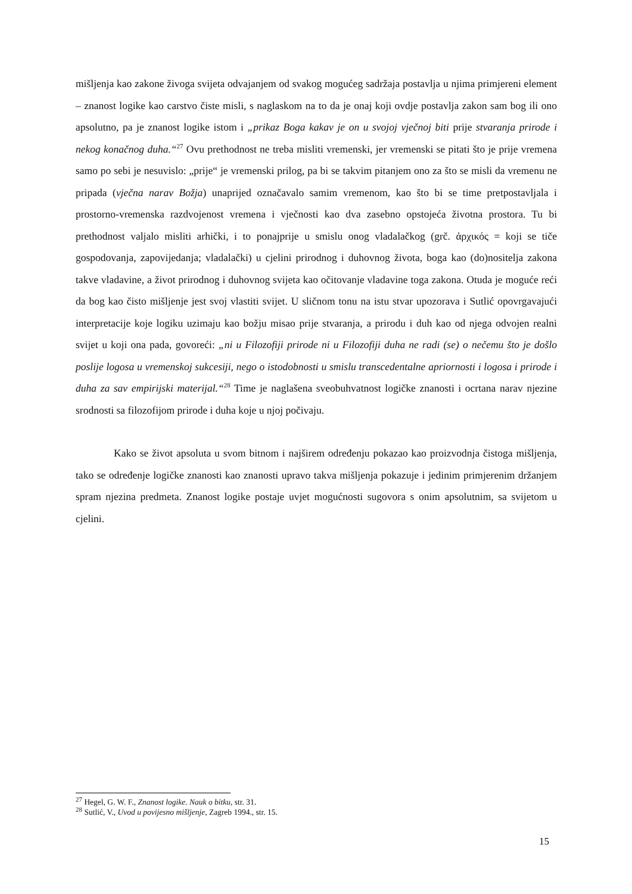mišljenja kao zakone živoga svijeta odvajanjem od svakog mogućeg sadržaja postavlja u njima primjereni element – znanost logike kao carstvo čiste misli, s naglaskom na to da je onaj koji ovdje postavlja zakon sam bog ili ono apsolutno, pa je znanost logike istom i „prikaz Boga kakav je on u svojoj vječnoj biti prije stvaranja prirode i nekog konačnog duha.“<sup>27</sup> Ovu prethodnost ne treba misliti vremenski, jer vremenski se pitati što je prije vremena samo po sebi je nesuvislo: „prije“ je vremenski prilog, pa bi se takvim pitanjem ono za što se misli da vremenu ne pripada (vječna narav Božja) unaprijed označavalo samim vremenom, kao što bi se time pretpostavljala i prostorno-vremenska razdvojenost vremena i vječnosti kao dva zasebno opstojeća životna prostora. Tu bi prethodnost valjalo misliti arhički, i to ponajprije u smislu onog vladalačkog (grč. ἀρχικός = koji se tiče gospodovanja, zapovijedanja; vladalački) u cjelini prirodnog i duhovnog života, boga kao (do)nositelja zakona takve vladavine, a život prirodnog i duhovnog svijeta kao očitovanje vladavine toga zakona. Otuda je moguće reći da bog kao čisto mišljenje jest svoj vlastiti svijet. U sličnom tonu na istu stvar upozorava i Sutlić opovrgavajući interpretacije koje logiku uzimaju kao božju misao prije stvaranja, a prirodu i duh kao od njega odvojen realni svijet u koji ona pada, govoreći: „ni u Filozofiji prirode ni u Filozofiji duha ne radi (se) o nečemu što je došlo poslije logosa u vremenskoj sukcesiji, nego o istodobnosti u smislu transcedentalne apriornosti i logosa i prirode i duha za sav empirijski materijal.“<sup>28</sup> Time je naglašena sveobuhvatnost logičke znanosti i ocrtana narav njezine srodnosti sa filozofijom prirode i duha koje u njoj počivaju.
Kako se život apsoluta u svom bitnom i najširem određenju pokazao kao proizvodnja čistoga mišljenja, tako se određenje logičke znanosti kao znanosti upravo takva mišljenja pokazuje i jedinim primjerenim držanjem spram njezina predmeta. Znanost logike postaje uvjet mogućnosti sugovora s onim apsolutnim, sa svijetom u cjelini.
<sup>27</sup> Hegel, G. W. F., Znanost logike. Nauk o bitku, str. 31.
<sup>28</sup> Sutlić, V., Uvod u povijesno mišljenje, Zagreb 1994., str. 15.
15